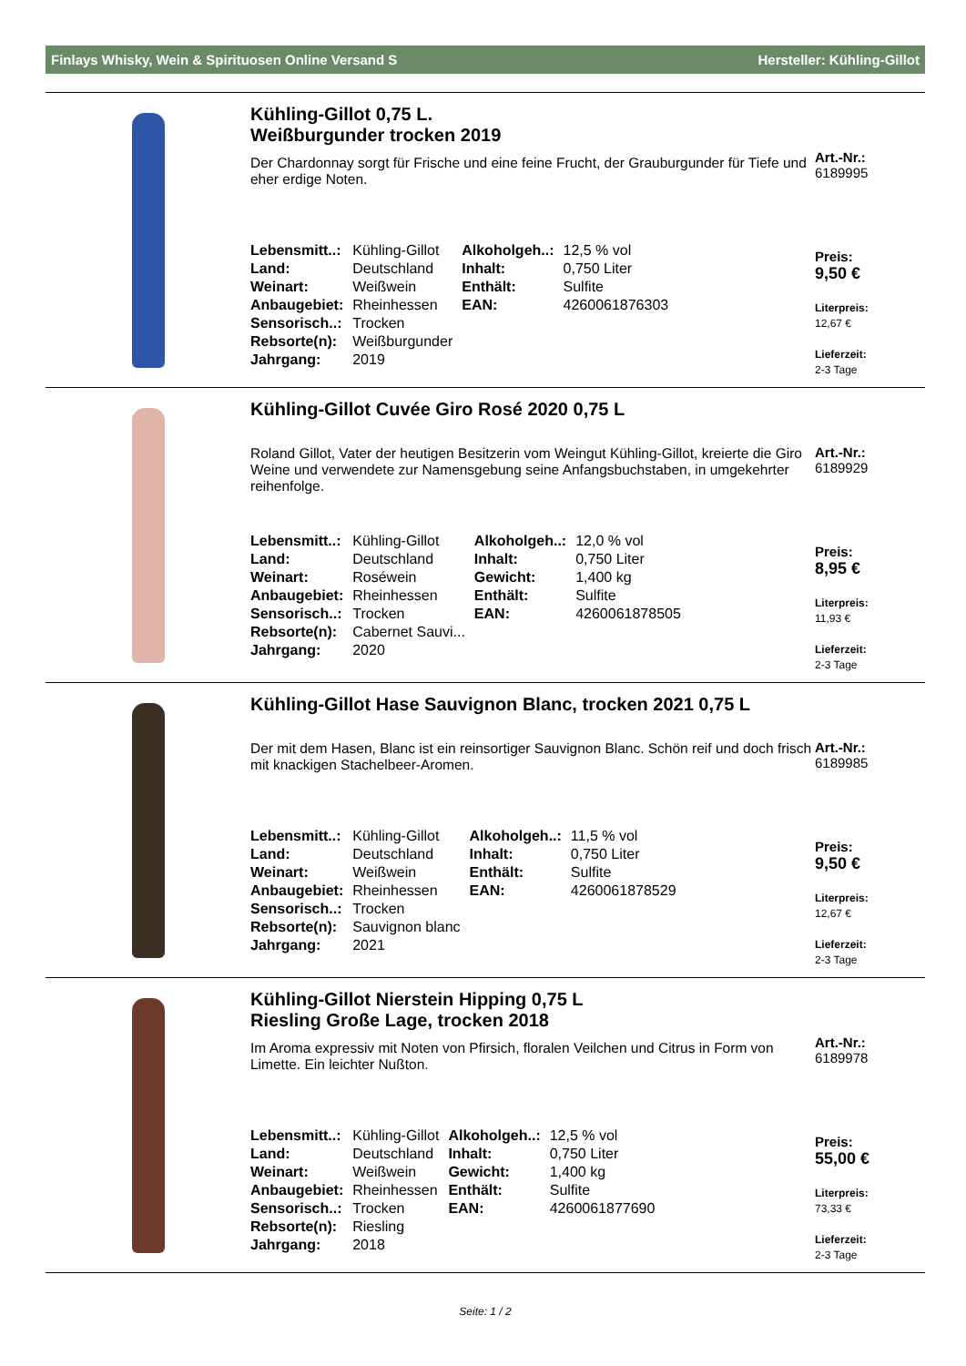Finlays Whisky, Wein & Spirituosen Online Versand S Hersteller: Kühling-Gillot
Kühling-Gillot 0,75 L.
Weißburgunder trocken 2019
Der Chardonnay sorgt für Frische und eine feine Frucht, der Grauburgunder für Tiefe und eher erdige Noten.
| Lebensmitt..: | Kühling-Gillot | Alkoholgeh..: | 12,5 % vol |
| Land: | Deutschland | Inhalt: | 0,750 Liter |
| Weinart: | Weißwein | Enthält: | Sulfite |
| Anbaugebiet: | Rheinhessen | EAN: | 4260061876303 |
| Sensorisch..: | Trocken | | |
| Rebsorte(n): | Weißburgunder | | |
| Jahrgang: | 2019 | | |
Art.-Nr.:
6189995
Preis:
9,50 €
Literpreis:
12,67 €
Lieferzeit:
2-3 Tage
Kühling-Gillot Cuvée Giro Rosé 2020 0,75 L
Roland Gillot, Vater der heutigen Besitzerin vom Weingut Kühling-Gillot, kreierte die Giro Weine und verwendete zur Namensgebung seine Anfangsbuchstaben, in umgekehrter reihenfolge.
| Lebensmitt..: | Kühling-Gillot | Alkoholgeh..: | 12,0 % vol |
| Land: | Deutschland | Inhalt: | 0,750 Liter |
| Weinart: | Roséwein | Gewicht: | 1,400 kg |
| Anbaugebiet: | Rheinhessen | Enthält: | Sulfite |
| Sensorisch..: | Trocken | EAN: | 4260061878505 |
| Rebsorte(n): | Cabernet Sauvi... | | |
| Jahrgang: | 2020 | | |
Art.-Nr.:
6189929
Preis:
8,95 €
Literpreis:
11,93 €
Lieferzeit:
2-3 Tage
Kühling-Gillot Hase Sauvignon Blanc, trocken 2021 0,75 L
Der mit dem Hasen, Blanc ist ein reinsortiger Sauvignon Blanc. Schön reif und doch frisch mit knackigen Stachelbeer-Aromen.
| Lebensmitt..: | Kühling-Gillot | Alkoholgeh..: | 11,5 % vol |
| Land: | Deutschland | Inhalt: | 0,750 Liter |
| Weinart: | Weißwein | Enthält: | Sulfite |
| Anbaugebiet: | Rheinhessen | EAN: | 4260061878529 |
| Sensorisch..: | Trocken | | |
| Rebsorte(n): | Sauvignon blanc | | |
| Jahrgang: | 2021 | | |
Art.-Nr.:
6189985
Preis:
9,50 €
Literpreis:
12,67 €
Lieferzeit:
2-3 Tage
Kühling-Gillot Nierstein Hipping 0,75 L
Riesling Große Lage, trocken 2018
Im Aroma expressiv mit Noten von Pfirsich, floralen Veilchen und Citrus in Form von Limette. Ein leichter Nußton.
| Lebensmitt..: | Kühling-Gillot | Alkoholgeh..: | 12,5 % vol |
| Land: | Deutschland | Inhalt: | 0,750 Liter |
| Weinart: | Weißwein | Gewicht: | 1,400 kg |
| Anbaugebiet: | Rheinhessen | Enthält: | Sulfite |
| Sensorisch..: | Trocken | EAN: | 4260061877690 |
| Rebsorte(n): | Riesling | | |
| Jahrgang: | 2018 | | |
Art.-Nr.:
6189978
Preis:
55,00 €
Literpreis:
73,33 €
Lieferzeit:
2-3 Tage
Seite: 1 / 2